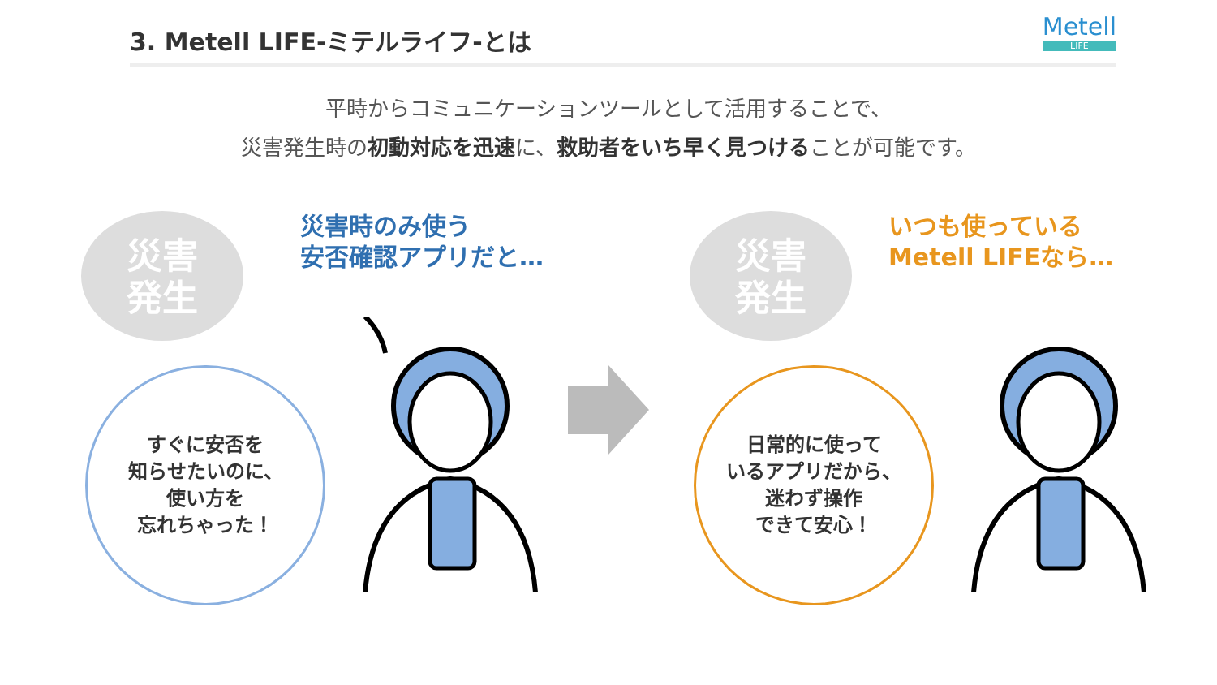3. Metell LIFE-ミテルライフ-とは
Metell
LIFE
平時からコミュニケーションツールとして活用することで、
災害発生時の初動対応を迅速に、救助者をいち早く見つけることが可能です。
災害
発生
災害時のみ使う
安否確認アプリだと…
すぐに安否を
知らせたいのに、
使い方を
忘れちゃった！
災害
発生
いつも使っている
Metell LIFEなら…
日常的に使って
いるアプリだから、
迷わず操作
できて安心！